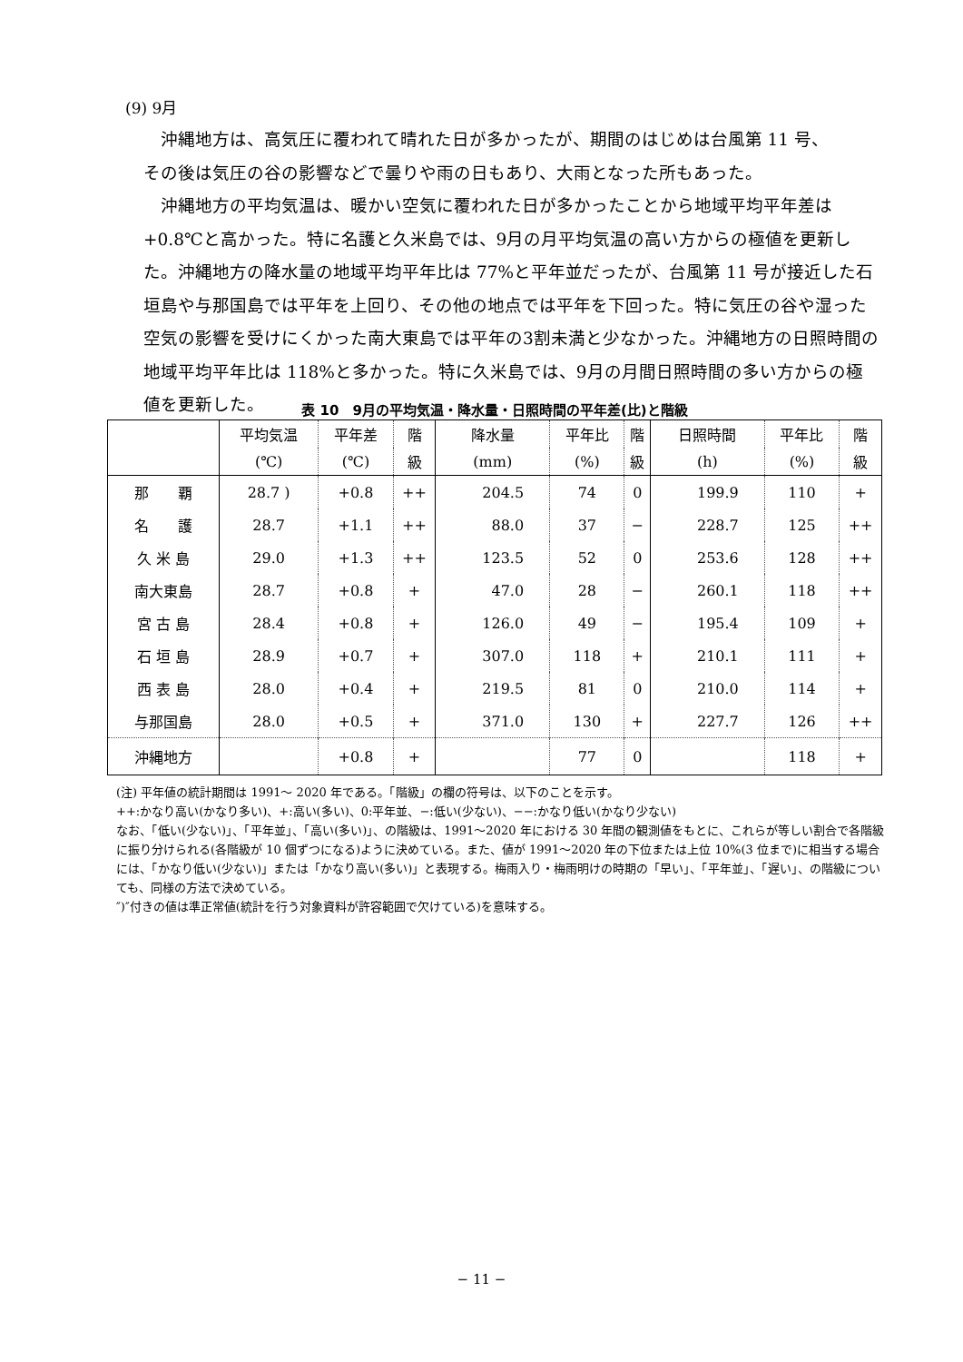(9) 9月
沖縄地方は、高気圧に覆われて晴れた日が多かったが、期間のはじめは台風第 11 号、
その後は気圧の谷の影響などで曇りや雨の日もあり、大雨となった所もあった。
沖縄地方の平均気温は、暖かい空気に覆われた日が多かったことから地域平均平年差は+0.8℃と高かった。特に名護と久米島では、9月の月平均気温の高い方からの極値を更新した。沖縄地方の降水量の地域平均平年比は 77%と平年並だったが、台風第 11 号が接近した石垣島や与那国島では平年を上回り、その他の地点では平年を下回った。特に気圧の谷や湿った空気の影響を受けにくかった南大東島では平年の3割未満と少なかった。沖縄地方の日照時間の地域平均平年比は 118%と多かった。特に久米島では、9月の月間日照時間の多い方からの極値を更新した。
表 10　9月の平均気温・降水量・日照時間の平年差(比)と階級
| | 平均気温 | 平年差 | 階 | 降水量 | 平年比 | 階 | 日照時間 | 平年比 | 階 |
| --- | --- | --- | --- | --- | --- | --- | --- | --- | --- |
| | (℃) | (℃) | 級 | (mm) | (%) | 級 | (h) | (%) | 級 |
| 那 覇 | 28.7 ) | +0.8 | ++ | 204.5 | 74 | 0 | 199.9 | 110 | + |
| 名 護 | 28.7 | +1.1 | ++ | 88.0 | 37 | − | 228.7 | 125 | ++ |
| 久 米 島 | 29.0 | +1.3 | ++ | 123.5 | 52 | 0 | 253.6 | 128 | ++ |
| 南大東島 | 28.7 | +0.8 | + | 47.0 | 28 | − | 260.1 | 118 | ++ |
| 宮 古 島 | 28.4 | +0.8 | + | 126.0 | 49 | − | 195.4 | 109 | + |
| 石 垣 島 | 28.9 | +0.7 | + | 307.0 | 118 | + | 210.1 | 111 | + |
| 西 表 島 | 28.0 | +0.4 | + | 219.5 | 81 | 0 | 210.0 | 114 | + |
| 与那国島 | 28.0 | +0.5 | + | 371.0 | 130 | + | 227.7 | 126 | ++ |
| 沖縄地方 | | +0.8 | + | | 77 | 0 | | 118 | + |
(注) 平年値の統計期間は 1991～ 2020 年である。「階級」の欄の符号は、以下のことを示す。
++:かなり高い(かなり多い)、+:高い(多い)、0:平年並、−:低い(少ない)、−−:かなり低い(かなり少ない)
なお、「低い(少ない)」、「平年並」、「高い(多い)」、の階級は、1991～2020 年における 30 年間の観測値をもとに、これらが等しい割合で各階級に振り分けられる(各階級が 10 個ずつになる)ように決めている。また、値が 1991～2020 年の下位または上位 10%(3 位まで)に相当する場合には、「かなり低い(少ない)」または「かなり高い(多い)」と表現する。梅雨入り・梅雨明けの時期の「早い」、「平年並」、「遅い」、の階級についても、同様の方法で決めている。
″)″付きの値は準正常値(統計を行う対象資料が許容範囲で欠けている)を意味する。
− 11 −